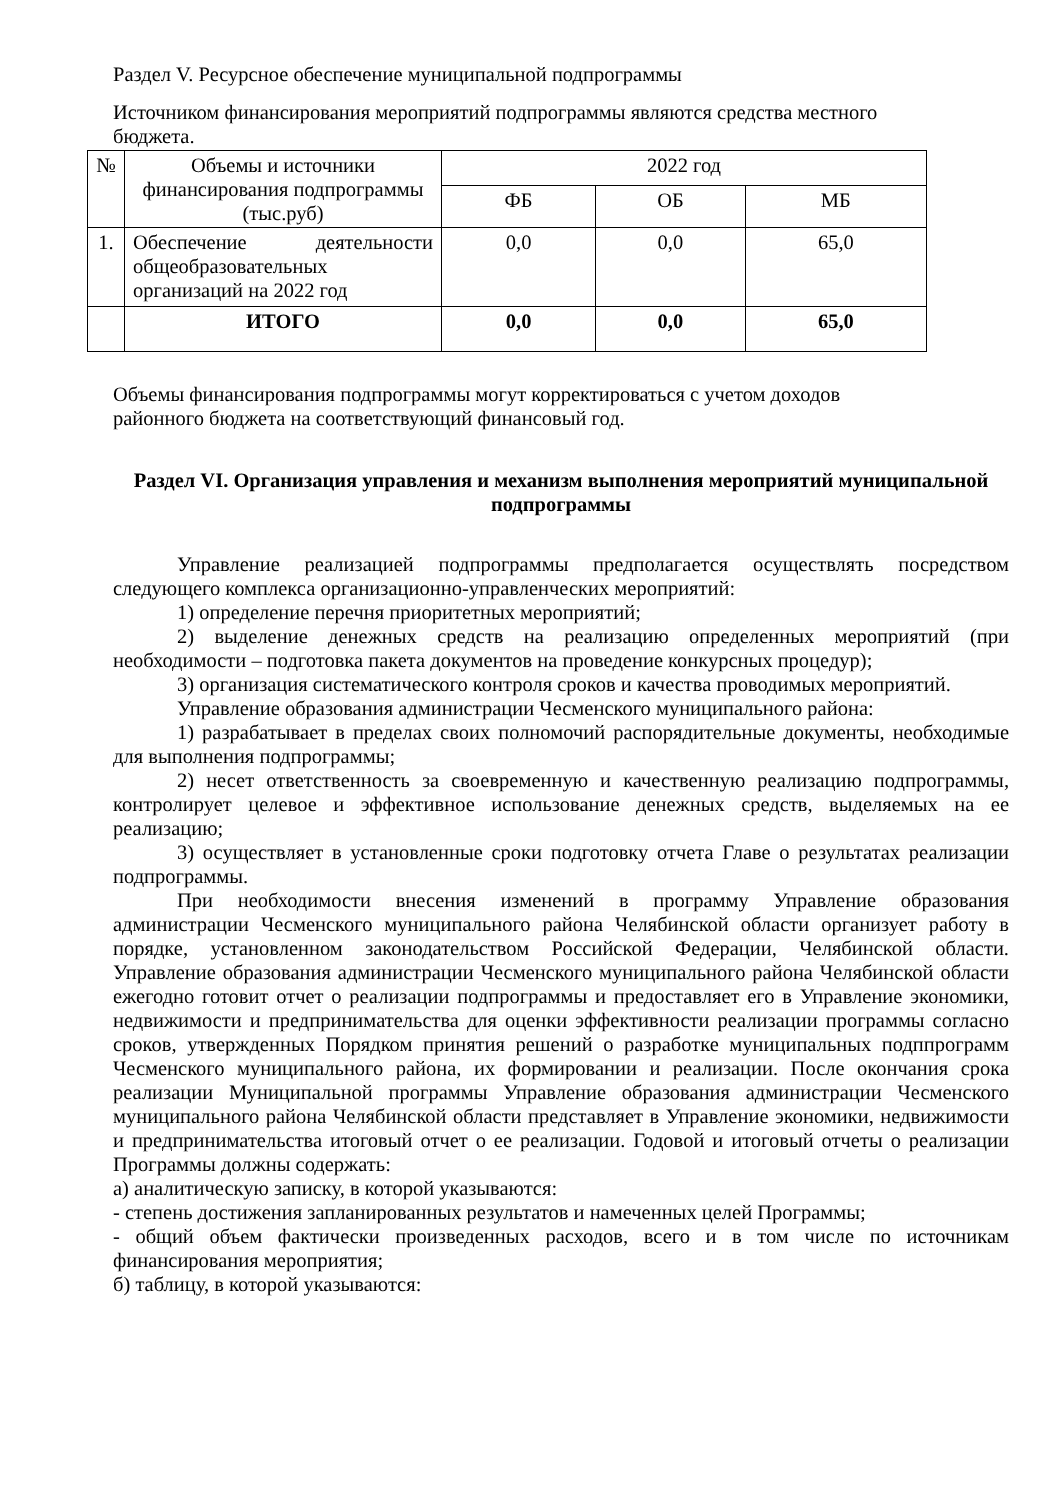Раздел V. Ресурсное обеспечение муниципальной подпрограммы
Источником финансирования мероприятий подпрограммы являются средства местного бюджета.
| № | Объемы и источники финансирования подпрограммы (тыс.руб) | 2022 год | | |
| --- | --- | --- | --- | --- |
| | | ФБ | ОБ | МБ |
| 1. | Обеспечение деятельности общеобразовательных организаций на 2022 год | 0,0 | 0,0 | 65,0 |
| | ИТОГО | 0,0 | 0,0 | 65,0 |
Объемы финансирования подпрограммы могут корректироваться с учетом доходов районного бюджета на соответствующий финансовый год.
Раздел VI. Организация управления и механизм выполнения мероприятий муниципальной подпрограммы
Управление реализацией подпрограммы предполагается осуществлять посредством следующего комплекса организационно-управленческих мероприятий:
1) определение перечня приоритетных мероприятий;
2) выделение денежных средств на реализацию определенных мероприятий (при необходимости – подготовка пакета документов на проведение конкурсных процедур);
3) организация систематического контроля сроков и качества проводимых мероприятий.
Управление образования администрации Чесменского муниципального района:
1) разрабатывает в пределах своих полномочий распорядительные документы, необходимые для выполнения подпрограммы;
2) несет ответственность за своевременную и качественную реализацию подпрограммы, контролирует целевое и эффективное использование денежных средств, выделяемых на ее реализацию;
3) осуществляет в установленные сроки подготовку отчета Главе о результатах реализации подпрограммы.
При необходимости внесения изменений в программу Управление образования администрации Чесменского муниципального района Челябинской области организует работу в порядке, установленном законодательством Российской Федерации, Челябинской области. Управление образования администрации Чесменского муниципального района Челябинской области ежегодно готовит отчет о реализации подпрограммы и предоставляет его в Управление экономики, недвижимости и предпринимательства для оценки эффективности реализации программы согласно сроков, утвержденных Порядком принятия решений о разработке муниципальных подппрограмм Чесменского муниципального района, их формировании и реализации. После окончания срока реализации Муниципальной программы Управление образования администрации Чесменского муниципального района Челябинской области представляет в Управление экономики, недвижимости и предпринимательства итоговый отчет о ее реализации. Годовой и итоговый отчеты о реализации Программы должны содержать:
а) аналитическую записку, в которой указываются:
- степень достижения запланированных результатов и намеченных целей Программы;
- общий объем фактически произведенных расходов, всего и в том числе по источникам финансирования мероприятия;
б) таблицу, в которой указываются: